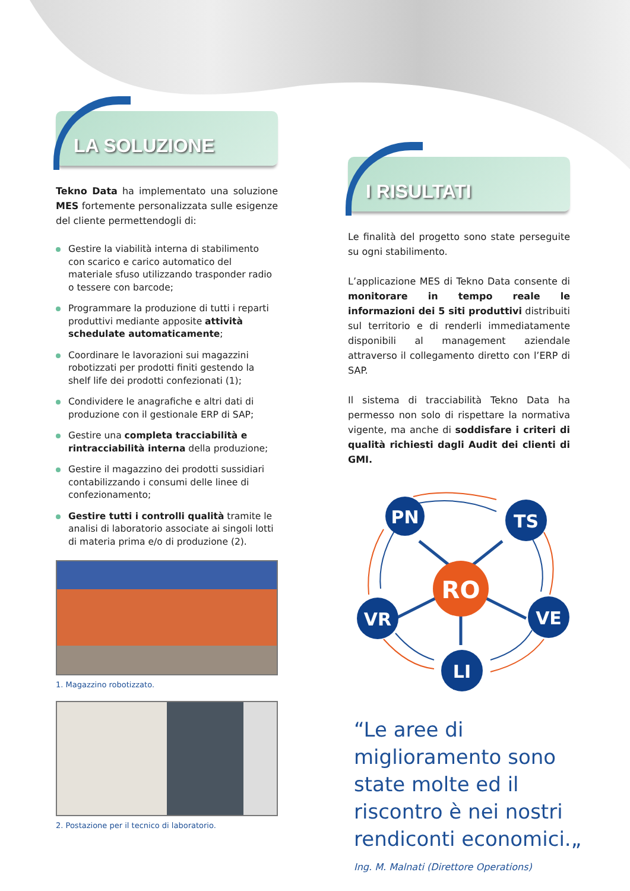LA SOLUZIONE
Tekno Data ha implementato una soluzione MES fortemente personalizzata sulle esigenze del cliente permettendogli di:
Gestire la viabilità interna di stabilimento con scarico e carico automatico del materiale sfuso utilizzando trasponder radio o tessere con barcode;
Programmare la produzione di tutti i reparti produttivi mediante apposite attività schedulate automaticamente;
Coordinare le lavorazioni sui magazzini robotizzati per prodotti finiti gestendo la shelf life dei prodotti confezionati (1);
Condividere le anagrafiche e altri dati di produzione con il gestionale ERP di SAP;
Gestire una completa tracciabilità e rintracciabilità interna della produzione;
Gestire il magazzino dei prodotti sussidiari contabilizzando i consumi delle linee di confezionamento;
Gestire tutti i controlli qualità tramite le analisi di laboratorio associate ai singoli lotti di materia prima e/o di produzione (2).
1. Magazzino robotizzato.
2. Postazione per il tecnico di laboratorio.
I RISULTATI
Le finalità del progetto sono state perseguite su ogni stabilimento.
L’applicazione MES di Tekno Data consente di monitorare in tempo reale le informazioni dei 5 siti produttivi distribuiti sul territorio e di renderli immediatamente disponibili al management aziendale attraverso il collegamento diretto con l’ERP di SAP.
Il sistema di tracciabilità Tekno Data ha permesso non solo di rispettare la normativa vigente, ma anche di soddisfare i criteri di qualità richiesti dagli Audit dei clienti di GMI.
RO
PN
TS
VR
VE
LI
“Le aree di miglioramento sono state molte ed il riscontro è nei nostri rendiconti economici.„
Ing. M. Malnati (Direttore Operations)